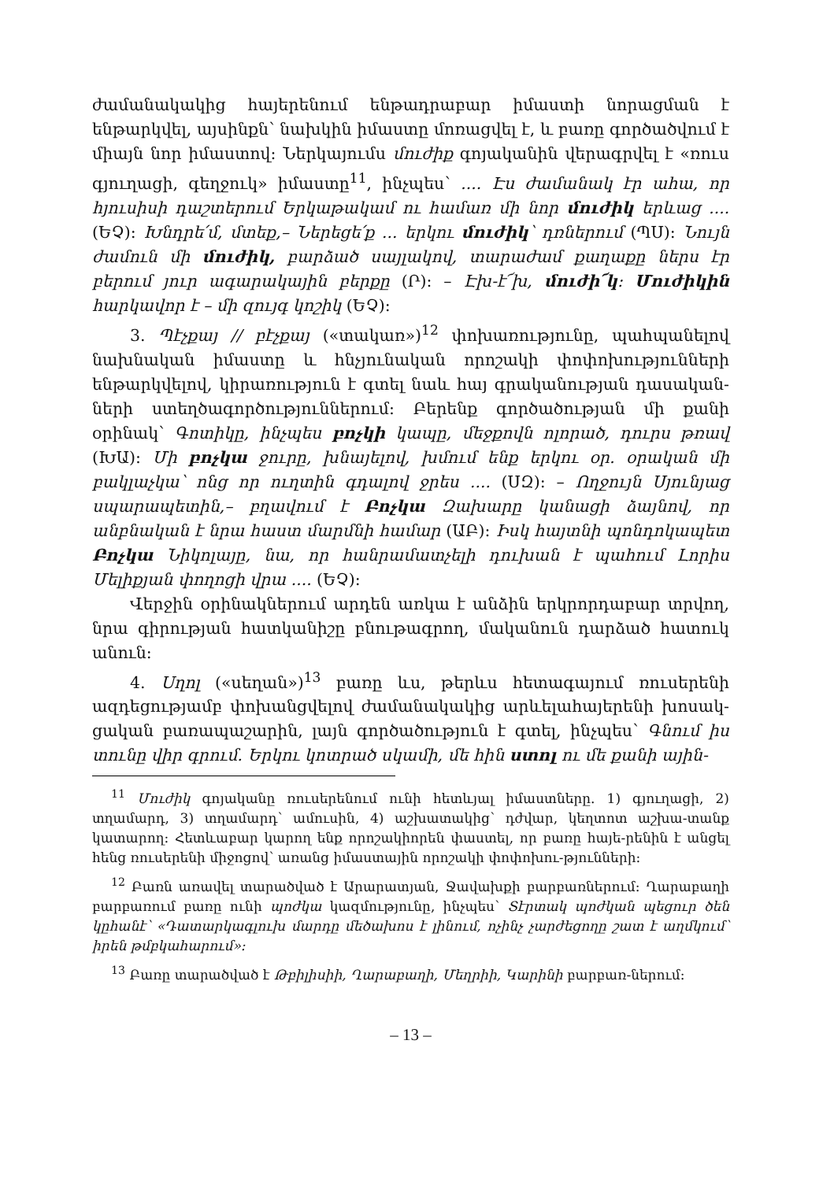ժամանակակից հայերենում ենթադրաբար իմաստի նորացման է ենթարկվել, այսինքն՝ նախկին իմաստը մոռացվել է, և բառը գործածվում է միայն նոր իմաստով: Ներկայումս մուժիք գոյականին վերագրվել է «ռուս գյուղացի, գեղջուկ» իմաստը<sup>11</sup>, ինչպես՝ .... Էս ժամանակ էր ահա, որ հյուսիսի դաշտերում Երկաթակամ ու համառ մի նոր մուժիկ երևաց .... (ԵՉ): Խնդրե՛մ, մտեք,– Ներեցե՛ք ... երկու մուժիկ՝ դռներում (ՊՍ): Նույն ժամուն մի մուժիկ, բարձած սայլակով, տարաժամ քաղաքը ներս էր բերում յուր ագարակային բերքը (Ր): – Էխ-է՜խ, մուժի՜կ: Մուժիկին հարկավոր է – մի զույգ կոշիկ (ԵՉ):
3. Պէչքայ // բէչքայ («տակառ»)<sup>12</sup> փոխառությունը, պահպանելով նախնական իմաստը և հնչյունական որոշակի փոփոխությունների ենթարկվելով, կիրառություն է գտել նաև հայ գրականության դասական-ների ստեղծագործություններում: Բերենք գործածության մի քանի օրինակ՝ Գոտիկը, ինչպես բոչկի կապը, մեջքովն ոլորած, դուրս թռավ (ԽԱ): Մի բոչկա ջուրը, խնայելով, խմում ենք երկու օր. օրական մի բակլաչկա՝ ոնց որ ուղտին գդալով ջրես .... (ՍԶ): – Ողջույն Սյունյաց սպարապետին,– բղավում է Բոչկա Զախարը կանացի ձայնով, որ անբնական է նրա հաստ մարմնի համար (ԱԲ): Իսկ հայտնի պոնդոկապետ Բոչկա Նիկոլայը, նա, որ հանրամատչելի դուխան է պահում Լորիս Մելիքյան փողոցի վրա .... (ԵՉ):
Վերջին օրինակներում արդեն առկա է անձին երկրորդաբար տրվող, նրա գիրության հատկանիշը բնութագրող, մականուն դարձած հատուկ անուն:
4. Uղոլ («սեղան»)<sup>13</sup> բառը ևս, թերևս հետագայում ռուսերենի ազդեցությամբ փոխանցվելով ժամանակակից արևելահայերենի խոսակ-ցական բառապաշարին, լայն գործածություն է գտել, ինչպես՝ Գնում իս տունը վիր գրում. Երկու կոտրած սկամի, մե հին ստոլ ու մե քանի ային-
<sup>11</sup> Մուժիկ գոյականը ռուսերենում ունի հետևյալ իմաստները. 1) գյուղացի, 2) տղամարդ, 3) տղամարդ՝ ամուսին, 4) աշխատակից՝ դժվար, կեղտոտ աշխա-տանք կատարող: Հետևաբար կարող ենք որոշակիորեն փաստել, որ բառը հայե-րենին է անցել հենց ռուսերենի միջոցով՝ առանց իմաստային որոշակի փոփոխու-թյունների:
<sup>12</sup> Բառն առավել տարածված է Արարատյան, Ջավախքի բարբառներում: Ղարաբաղի բարբառում բառը ունի պոժկա կազմությունը, ինչպես՝ Տէրտակ պոժկան պեցուր ծեն կըհանէ՝ «Դատարկագլուխ մարդը մեծախոս է լինում, ոչինչ չարժեցողը շատ է աղմկում՝ իրեն թմբկահարում»:
<sup>13</sup> Բառը տարածված է Թբիլիսիի, Ղարաբաղի, Մեղրիի, Կարինի բարբառ-ներում:
– 13 –